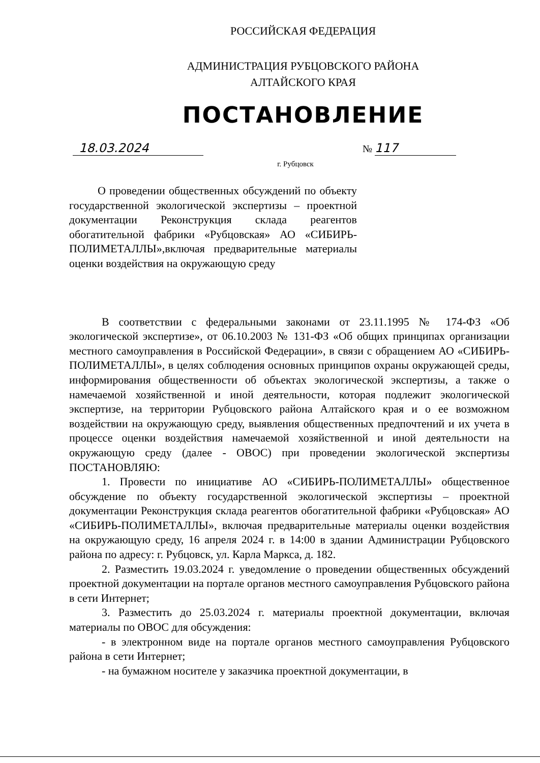РОССИЙСКАЯ ФЕДЕРАЦИЯ
АДМИНИСТРАЦИЯ РУБЦОВСКОГО РАЙОНА
АЛТАЙСКОГО КРАЯ
ПОСТАНОВЛЕНИЕ
18.03.2024 № 117
г. Рубцовск
О проведении общественных обсуждений по объекту государственной экологической экспертизы – проектной документации Реконструкция склада реагентов обогатительной фабрики «Рубцовская» АО «СИБИРЬ-ПОЛИМЕТАЛЛЫ»,включая предварительные материалы оценки воздействия на окружающую среду
В соответствии с федеральными законами от 23.11.1995 № 174-ФЗ «Об экологической экспертизе», от 06.10.2003 № 131-ФЗ «Об общих принципах организации местного самоуправления в Российской Федерации», в связи с обращением АО «СИБИРЬ-ПОЛИМЕТАЛЛЫ», в целях соблюдения основных принципов охраны окружающей среды, информирования общественности об объектах экологической экспертизы, а также о намечаемой хозяйственной и иной деятельности, которая подлежит экологической экспертизе, на территории Рубцовского района Алтайского края и о ее возможном воздействии на окружающую среду, выявления общественных предпочтений и их учета в процессе оценки воздействия намечаемой хозяйственной и иной деятельности на окружающую среду (далее - ОВОС) при проведении экологической экспертизы ПОСТАНОВЛЯЮ:
1. Провести по инициативе АО «СИБИРЬ-ПОЛИМЕТАЛЛЫ» общественное обсуждение по объекту государственной экологической экспертизы – проектной документации Реконструкция склада реагентов обогатительной фабрики «Рубцовская» АО «СИБИРЬ-ПОЛИМЕТАЛЛЫ», включая предварительные материалы оценки воздействия на окружающую среду, 16 апреля 2024 г. в 14:00 в здании Администрации Рубцовского района по адресу: г. Рубцовск, ул. Карла Маркса, д. 182.
2. Разместить 19.03.2024 г. уведомление о проведении общественных обсуждений проектной документации на портале органов местного самоуправления Рубцовского района в сети Интернет;
3. Разместить до 25.03.2024 г. материалы проектной документации, включая материалы по ОВОС для обсуждения:
- в электронном виде на портале органов местного самоуправления Рубцовского района в сети Интернет;
- на бумажном носителе у заказчика проектной документации, в